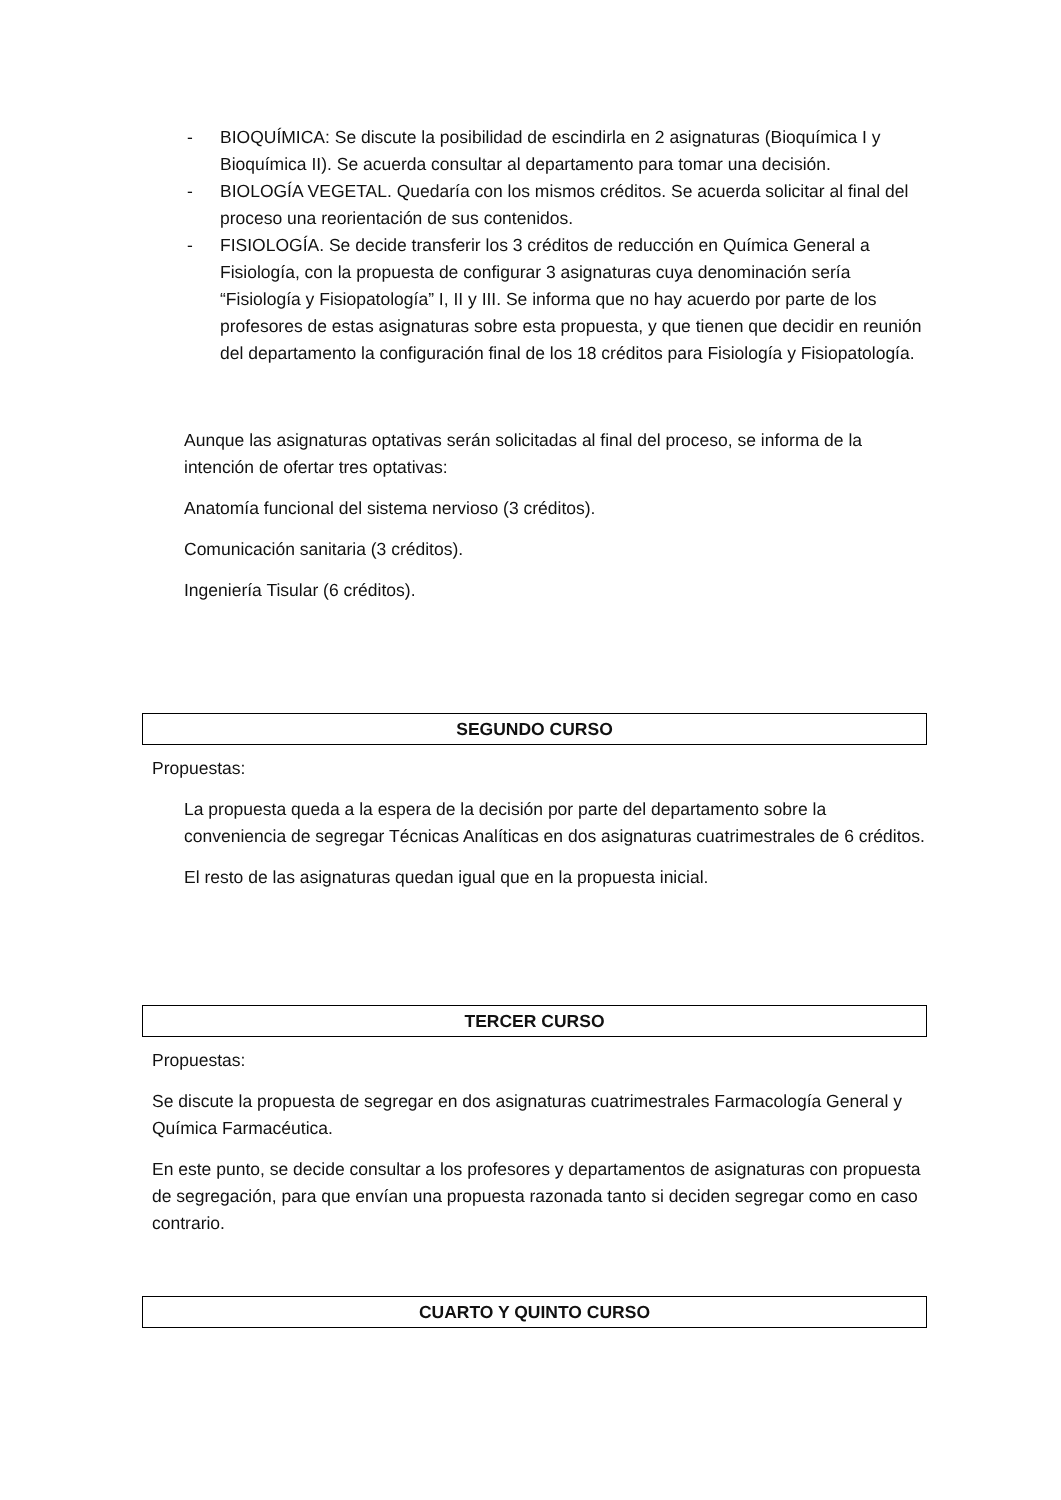- BIOQUÍMICA: Se discute la posibilidad de escindirla en 2 asignaturas (Bioquímica I y Bioquímica II). Se acuerda consultar al departamento para tomar una decisión.
- BIOLOGÍA VEGETAL. Quedaría con los mismos créditos. Se acuerda solicitar al final del proceso una reorientación de sus contenidos.
- FISIOLOGÍA. Se decide transferir los 3 créditos de reducción en Química General a Fisiología, con la propuesta de configurar 3 asignaturas cuya denominación sería “Fisiología y Fisiopatología” I, II y III. Se informa que no hay acuerdo por parte de los profesores de estas asignaturas sobre esta propuesta, y que tienen que decidir en reunión del departamento la configuración final de los 18 créditos para Fisiología y Fisiopatología.
Aunque las asignaturas optativas serán solicitadas al final del proceso, se informa de la intención de ofertar tres optativas:
Anatomía funcional del sistema nervioso (3 créditos).
Comunicación sanitaria (3 créditos).
Ingeniería Tisular (6 créditos).
SEGUNDO CURSO
Propuestas:
La propuesta queda a la espera de la decisión por parte del departamento sobre la conveniencia de segregar Técnicas Analíticas en dos asignaturas cuatrimestrales de 6 créditos.
El resto de las asignaturas quedan igual que en la propuesta inicial.
TERCER CURSO
Propuestas:
Se discute la propuesta de segregar en dos asignaturas cuatrimestrales Farmacología General y Química Farmacéutica.
En este punto, se decide consultar a los profesores y departamentos de asignaturas con propuesta de segregación, para que envían una propuesta razonada tanto si deciden segregar como en caso contrario.
CUARTO Y QUINTO CURSO